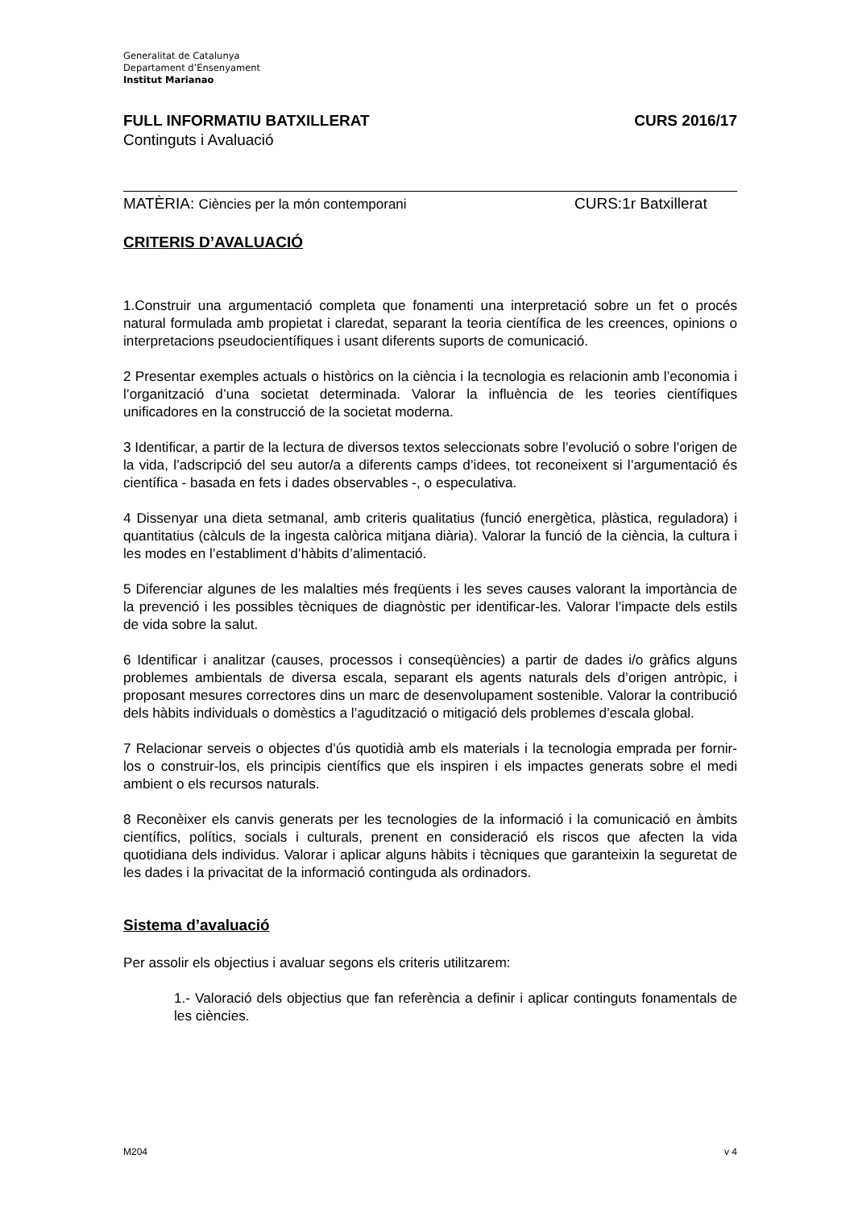Generalitat de Catalunya
Departament d’Ensenyament
Institut Marianao
FULL INFORMATIU BATXILLERAT CURS 2016/17
Continguts i Avaluació
MATÈRIA: Ciències per la món contemporani CURS:1r Batxillerat
CRITERIS D’AVALUACIÓ
1.Construir una argumentació completa que fonamenti una interpretació sobre un fet o procés natural formulada amb propietat i claredat, separant la teoria científica de les creences, opinions o interpretacions pseudocientífiques i usant diferents suports de comunicació.
2 Presentar exemples actuals o històrics on la ciència i la tecnologia es relacionin amb l’economia i l’organització d’una societat determinada. Valorar la influència de les teories científiques unificadores en la construcció de la societat moderna.
3 Identificar, a partir de la lectura de diversos textos seleccionats sobre l’evolució o sobre l’origen de la vida, l’adscripció del seu autor/a a diferents camps d’idees, tot reconeixent si l’argumentació és científica - basada en fets i dades observables -, o especulativa.
4 Dissenyar una dieta setmanal, amb criteris qualitatius (funció energètica, plàstica, reguladora) i quantitatius (càlculs de la ingesta calòrica mitjana diària). Valorar la funció de la ciència, la cultura i les modes en l’establiment d’hàbits d’alimentació.
5 Diferenciar algunes de les malalties més freqüents i les seves causes valorant la importància de la prevenció i les possibles tècniques de diagnòstic per identificar-les. Valorar l’impacte dels estils de vida sobre la salut.
6 Identificar i analitzar (causes, processos i conseqüències) a partir de dades i/o gràfics alguns problemes ambientals de diversa escala, separant els agents naturals dels d’origen antròpic, i proposant mesures correctores dins un marc de desenvolupament sostenible. Valorar la contribució dels hàbits individuals o domèstics a l’agudització o mitigació dels problemes d’escala global.
7 Relacionar serveis o objectes d’ús quotidià amb els materials i la tecnologia emprada per fornir-los o construir-los, els principis científics que els inspiren i els impactes generats sobre el medi ambient o els recursos naturals.
8 Reconèixer els canvis generats per les tecnologies de la informació i la comunicació en àmbits científics, polítics, socials i culturals, prenent en consideració els riscos que afecten la vida quotidiana dels individus. Valorar i aplicar alguns hàbits i tècniques que garanteixin la seguretat de les dades i la privacitat de la informació continguda als ordinadors.
Sistema d’avaluació
Per assolir els objectius i avaluar segons els criteris utilitzarem:
1.- Valoració dels objectius que fan referència a definir i aplicar continguts fonamentals de les ciències.
M204 v 4